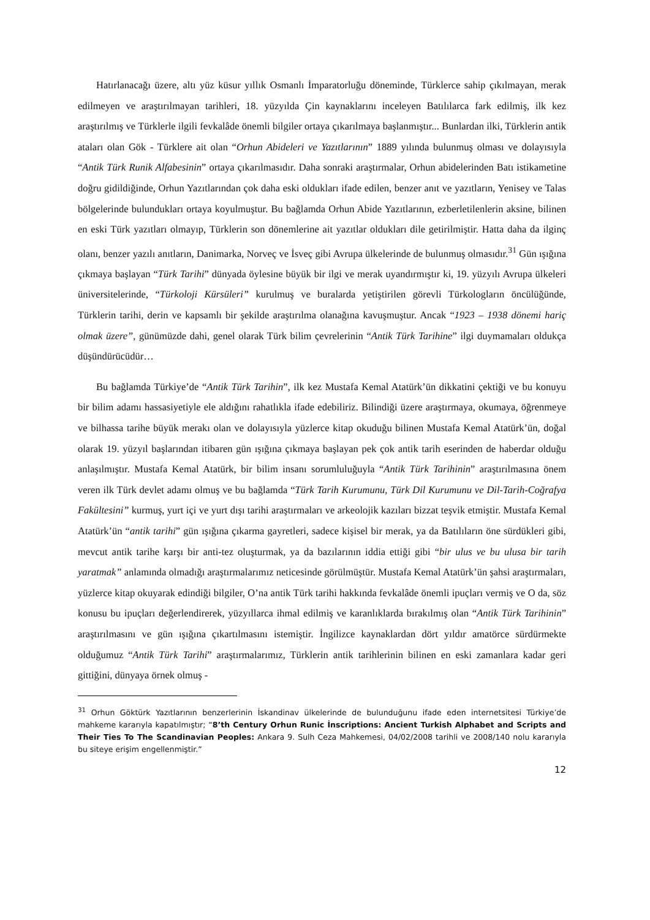Hatırlanacağı üzere, altı yüz küsur yıllık Osmanlı İmparatorluğu döneminde, Türklerce sahip çıkılmayan, merak edilmeyen ve araştırılmayan tarihleri, 18. yüzyılda Çin kaynaklarını inceleyen Batılılarca fark edilmiş, ilk kez araştırılmış ve Türklerle ilgili fevkalâde önemli bilgiler ortaya çıkarılmaya başlanmıştır... Bunlardan ilki, Türklerin antik ataları olan Gök - Türklere ait olan “Orhun Abideleri ve Yazıtlarının” 1889 yılında bulunmuş olması ve dolayısıyla “Antik Türk Runik Alfabesinin” ortaya çıkarılmasıdır. Daha sonraki araştırmalar, Orhun abidelerinden Batı istikametine doğru gidildiğinde, Orhun Yazıtlarından çok daha eski oldukları ifade edilen, benzer anıt ve yazıtların, Yenisey ve Talas bölgelerinde bulundukları ortaya koyulmuştur. Bu bağlamda Orhun Abide Yazıtlarının, ezberletilenlerin aksine, bilinen en eski Türk yazıtları olmayıp, Türklerin son dönemlerine ait yazıtlar oldukları dile getirilmiştir. Hatta daha da ilginç olanı, benzer yazılı anıtların, Danimarka, Norveç ve İsveç gibi Avrupa ülkelerinde de bulunmuş olmasıdır.<sup>31</sup> Gün ışığına çıkmaya başlayan “Türk Tarihi” dünyada öylesine büyük bir ilgi ve merak uyandırmıştır ki, 19. yüzyılı Avrupa ülkeleri üniversitelerinde, “Türkoloji Kürsüleri” kurulmuş ve buralarda yetiştirilen görevli Türkologların öncülüğünde, Türklerin tarihi, derin ve kapsamlı bir şekilde araştırılma olanağına kavuşmuştur. Ancak “1923 – 1938 dönemi hariç olmak üzere”, günümüzde dahi, genel olarak Türk bilim çevrelerinin “Antik Türk Tarihine” ilgi duymamaları oldukça düşündürücüdür…
Bu bağlamda Türkiye’de “Antik Türk Tarihin”, ilk kez Mustafa Kemal Atatürk’ün dikkatini çektiği ve bu konuyu bir bilim adamı hassasiyetiyle ele aldığını rahatlıkla ifade edebiliriz. Bilindiği üzere araştırmaya, okumaya, öğrenmeye ve bilhassa tarihe büyük merakı olan ve dolayısıyla yüzlerce kitap okuduğu bilinen Mustafa Kemal Atatürk’ün, doğal olarak 19. yüzyıl başlarından itibaren gün ışığına çıkmaya başlayan pek çok antik tarih eserinden de haberdar olduğu anlaşılmıştır. Mustafa Kemal Atatürk, bir bilim insanı sorumluluğuyla “Antik Türk Tarihinin” araştırılmasına önem veren ilk Türk devlet adamı olmuş ve bu bağlamda “Türk Tarih Kurumunu, Türk Dil Kurumunu ve Dil-Tarih-Coğrafya Fakültesini” kurmuş, yurt içi ve yurt dışı tarihi araştırmaları ve arkeolojik kazıları bizzat teşvik etmiştir. Mustafa Kemal Atatürk’ün “antik tarihi” gün ışığına çıkarma gayretleri, sadece kişisel bir merak, ya da Batılıların öne sürdükleri gibi, mevcut antik tarihe karşı bir anti-tez oluşturmak, ya da bazılarının iddia ettiği gibi “bir ulus ve bu ulusa bir tarih yaratmak” anlamında olmadığı araştırmalarımız neticesinde görülmüştür. Mustafa Kemal Atatürk’ün şahsi araştırmaları, yüzlerce kitap okuyarak edindiği bilgiler, O’na antik Türk tarihi hakkında fevkalâde önemli ipuçları vermiş ve O da, söz konusu bu ipuçları değerlendirerek, yüzyıllarca ihmal edilmiş ve karanlıklarda bırakılmış olan “Antik Türk Tarihinin” araştırılmasını ve gün ışığına çıkartılmasını istemiştir. İngilizce kaynaklardan dört yıldır amatörce sürdürmekte olduğumuz “Antik Türk Tarihi” araştırmalarımız, Türklerin antik tarihlerinin bilinen en eski zamanlara kadar geri gittiğini, dünyaya örnek olmuş -
<sup>31</sup> Orhun Göktürk Yazıtlarının benzerlerinin İskandinav ülkelerinde de bulunduğunu ifade eden internetsitesi Türkiye’de mahkeme kararıyla kapatılmıştır; “8’th Century Orhun Runic İnscriptions: Ancient Turkish Alphabet and Scripts and Their Ties To The Scandinavian Peoples: Ankara 9. Sulh Ceza Mahkemesi, 04/02/2008 tarihli ve 2008/140 nolu kararıyla bu siteye erişim engellenmiştir.”
12